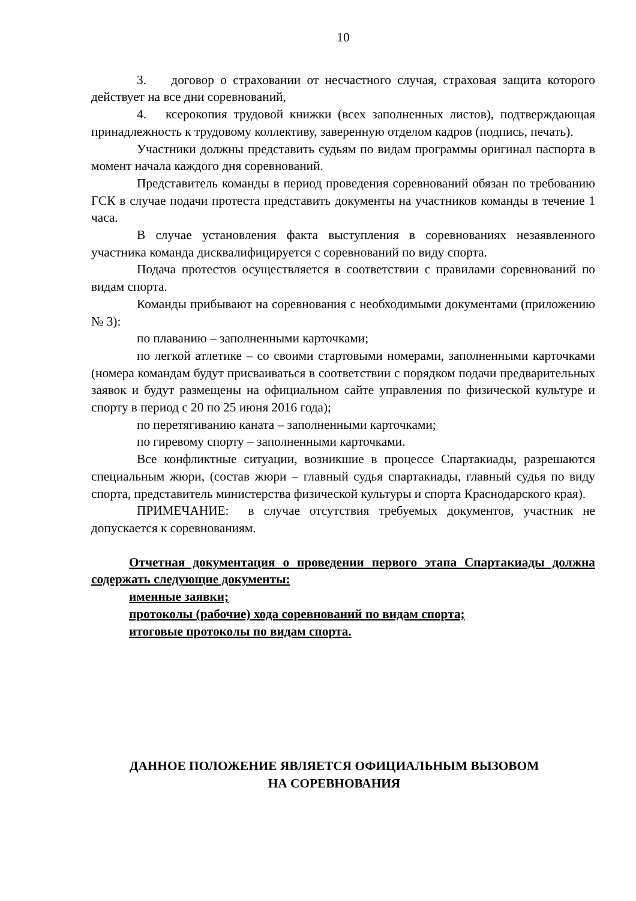10
3. договор о страховании от несчастного случая, страховая защита которого действует на все дни соревнований,
4. ксерокопия трудовой книжки (всех заполненных листов), подтверждающая принадлежность к трудовому коллективу, заверенную отделом кадров (подпись, печать).
Участники должны представить судьям по видам программы оригинал паспорта в момент начала каждого дня соревнований.
Представитель команды в период проведения соревнований обязан по требованию ГСК в случае подачи протеста представить документы на участников команды в течение 1 часа.
В случае установления факта выступления в соревнованиях незаявленного участника команда дисквалифицируется с соревнований по виду спорта.
Подача протестов осуществляется в соответствии с правилами соревнований по видам спорта.
Команды прибывают на соревнования с необходимыми документами (приложению № 3):
по плаванию – заполненными карточками;
по легкой атлетике – со своими стартовыми номерами, заполненными карточками (номера командам будут присваиваться в соответствии с порядком подачи предварительных заявок и будут размещены на официальном сайте управления по физической культуре и спорту в период с 20 по 25 июня 2016 года);
по перетягиванию каната – заполненными карточками;
по гиревому спорту – заполненными карточками.
Все конфликтные ситуации, возникшие в процессе Спартакиады, разрешаются специальным жюри, (состав жюри – главный судья спартакиады, главный судья по виду спорта, представитель министерства физической культуры и спорта Краснодарского края).
ПРИМЕЧАНИЕ: в случае отсутствия требуемых документов, участник не допускается к соревнованиям.
Отчетная документация о проведении первого этапа Спартакиады должна содержать следующие документы:
именные заявки;
протоколы (рабочие) хода соревнований по видам спорта;
итоговые протоколы по видам спорта.
ДАННОЕ ПОЛОЖЕНИЕ ЯВЛЯЕТСЯ ОФИЦИАЛЬНЫМ ВЫЗОВОМ
НА СОРЕВНОВАНИЯ